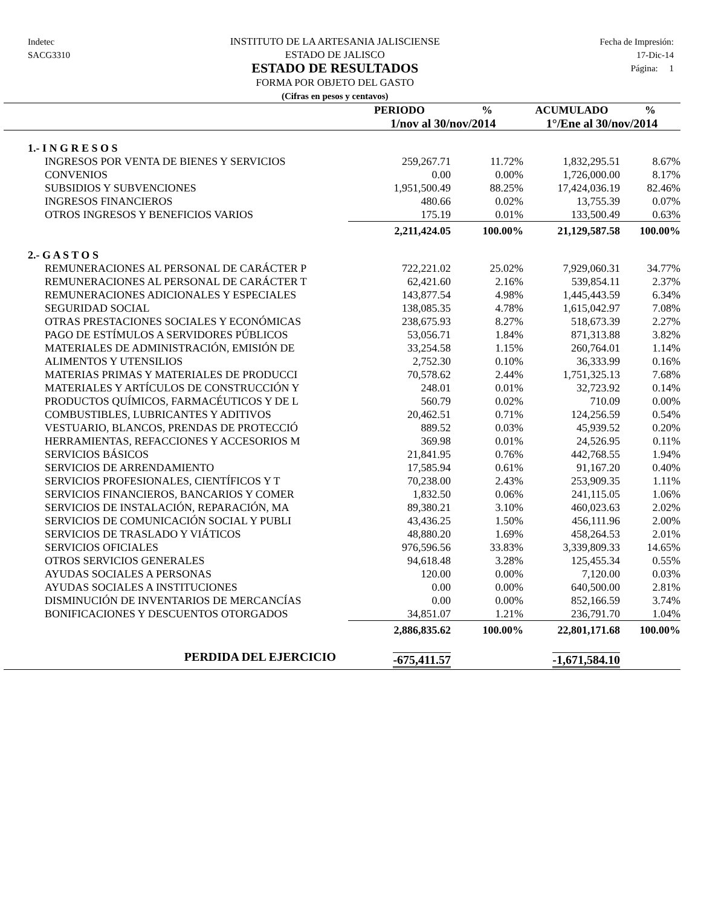Indetec
SACG3310
INSTITUTO DE LA ARTESANIA JALISCIENSE
ESTADO DE JALISCO
ESTADO DE RESULTADOS
FORMA POR OBJETO DEL GASTO
(Cifras en pesos y centavos)
Fecha de Impresión:
17-Dic-14
Página: 1
| | PERIODO | % | ACUMULADO | % |
| --- | --- | --- | --- | --- |
| | 1/nov al 30/nov/2014 | | 1°/Ene al 30/nov/2014 | |
| 1.- I N G R E S O S | | | | |
| INGRESOS POR VENTA DE BIENES Y SERVICIOS | 259,267.71 | 11.72% | 1,832,295.51 | 8.67% |
| CONVENIOS | 0.00 | 0.00% | 1,726,000.00 | 8.17% |
| SUBSIDIOS Y SUBVENCIONES | 1,951,500.49 | 88.25% | 17,424,036.19 | 82.46% |
| INGRESOS FINANCIEROS | 480.66 | 0.02% | 13,755.39 | 0.07% |
| OTROS INGRESOS Y BENEFICIOS VARIOS | 175.19 | 0.01% | 133,500.49 | 0.63% |
| | 2,211,424.05 | 100.00% | 21,129,587.58 | 100.00% |
| 2.- G A S T O S | | | | |
| REMUNERACIONES AL PERSONAL DE CARÁCTER P | 722,221.02 | 25.02% | 7,929,060.31 | 34.77% |
| REMUNERACIONES AL PERSONAL DE CARÁCTER T | 62,421.60 | 2.16% | 539,854.11 | 2.37% |
| REMUNERACIONES ADICIONALES Y ESPECIALES | 143,877.54 | 4.98% | 1,445,443.59 | 6.34% |
| SEGURIDAD SOCIAL | 138,085.35 | 4.78% | 1,615,042.97 | 7.08% |
| OTRAS PRESTACIONES SOCIALES Y ECONÓMICAS | 238,675.93 | 8.27% | 518,673.39 | 2.27% |
| PAGO DE ESTÍMULOS A SERVIDORES PÚBLICOS | 53,056.71 | 1.84% | 871,313.88 | 3.82% |
| MATERIALES DE ADMINISTRACIÓN, EMISIÓN DE | 33,254.58 | 1.15% | 260,764.01 | 1.14% |
| ALIMENTOS Y UTENSILIOS | 2,752.30 | 0.10% | 36,333.99 | 0.16% |
| MATERIAS PRIMAS Y MATERIALES DE PRODUCCI | 70,578.62 | 2.44% | 1,751,325.13 | 7.68% |
| MATERIALES Y ARTÍCULOS DE CONSTRUCCIÓN Y | 248.01 | 0.01% | 32,723.92 | 0.14% |
| PRODUCTOS QUÍMICOS, FARMACÉUTICOS Y DE L | 560.79 | 0.02% | 710.09 | 0.00% |
| COMBUSTIBLES, LUBRICANTES Y ADITIVOS | 20,462.51 | 0.71% | 124,256.59 | 0.54% |
| VESTUARIO, BLANCOS, PRENDAS DE PROTECCIÓ | 889.52 | 0.03% | 45,939.52 | 0.20% |
| HERRAMIENTAS, REFACCIONES Y ACCESORIOS M | 369.98 | 0.01% | 24,526.95 | 0.11% |
| SERVICIOS BÁSICOS | 21,841.95 | 0.76% | 442,768.55 | 1.94% |
| SERVICIOS DE ARRENDAMIENTO | 17,585.94 | 0.61% | 91,167.20 | 0.40% |
| SERVICIOS PROFESIONALES, CIENTÍFICOS Y T | 70,238.00 | 2.43% | 253,909.35 | 1.11% |
| SERVICIOS FINANCIEROS, BANCARIOS Y COMER | 1,832.50 | 0.06% | 241,115.05 | 1.06% |
| SERVICIOS DE INSTALACIÓN, REPARACIÓN, MA | 89,380.21 | 3.10% | 460,023.63 | 2.02% |
| SERVICIOS DE COMUNICACIÓN SOCIAL Y PUBLI | 43,436.25 | 1.50% | 456,111.96 | 2.00% |
| SERVICIOS DE TRASLADO Y VIÁTICOS | 48,880.20 | 1.69% | 458,264.53 | 2.01% |
| SERVICIOS OFICIALES | 976,596.56 | 33.83% | 3,339,809.33 | 14.65% |
| OTROS SERVICIOS GENERALES | 94,618.48 | 3.28% | 125,455.34 | 0.55% |
| AYUDAS SOCIALES A PERSONAS | 120.00 | 0.00% | 7,120.00 | 0.03% |
| AYUDAS SOCIALES A INSTITUCIONES | 0.00 | 0.00% | 640,500.00 | 2.81% |
| DISMINUCIÓN DE INVENTARIOS DE MERCANCÍAS | 0.00 | 0.00% | 852,166.59 | 3.74% |
| BONIFICACIONES Y DESCUENTOS OTORGADOS | 34,851.07 | 1.21% | 236,791.70 | 1.04% |
| | 2,886,835.62 | 100.00% | 22,801,171.68 | 100.00% |
| PERDIDA DEL EJERCICIO | -675,411.57 | | -1,671,584.10 | |